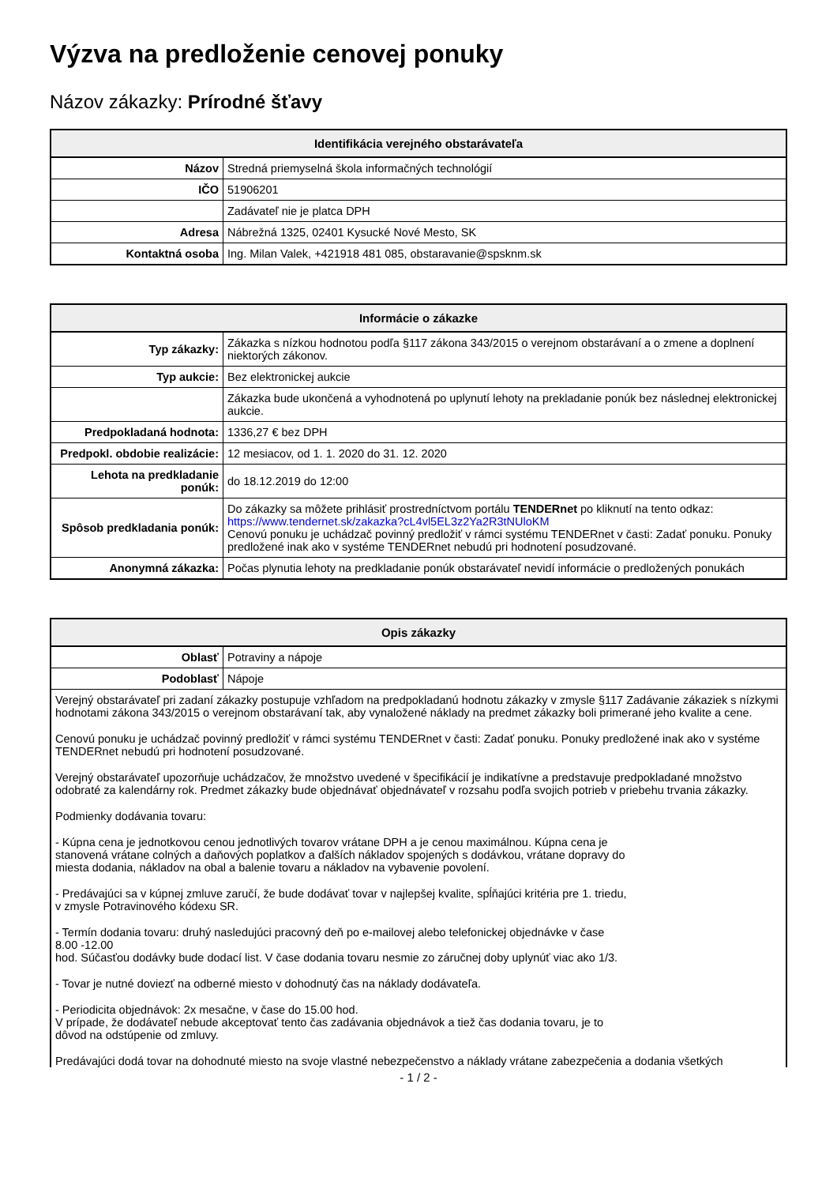Výzva na predloženie cenovej ponuky
Názov zákazky: Prírodné šťavy
| Identifikácia verejného obstarávateľa | |
| --- | --- |
| Názov | Stredná priemyselná škola informačných technológií |
| IČO | 51906201 |
| | Zadávateľ nie je platca DPH |
| Adresa | Nábrežná 1325, 02401 Kysucké Nové Mesto, SK |
| Kontaktná osoba | Ing. Milan Valek, +421918 481 085, obstaravanie@spsknm.sk |
| Informácie o zákazke | |
| --- | --- |
| Typ zákazky: | Zákazka s nízkou hodnotou podľa §117 zákona 343/2015 o verejnom obstarávaní a o zmene a doplnení niektorých zákonov. |
| Typ aukcie: | Bez elektronickej aukcie |
| | Zákazka bude ukončená a vyhodnotená po uplynutí lehoty na prekladanie ponúk bez následnej elektronickej aukcie. |
| Predpokladaná hodnota: | 1336,27 € bez DPH |
| Predpokl. obdobie realizácie: | 12 mesiacov, od 1. 1. 2020 do 31. 12. 2020 |
| Lehota na predkladanie ponúk: | do 18.12.2019 do 12:00 |
| Spôsob predkladania ponúk: | Do zákazky sa môžete prihlásiť prostredníctvom portálu TENDERnet po kliknutí na tento odkaz: https://www.tendernet.sk/zakazka?cL4vl5EL3z2Ya2R3tNUloKM Cenovú ponuku je uchádzač povinný predložiť v rámci systému TENDERnet v časti: Zadať ponuku. Ponuky predložené inak ako v systéme TENDERnet nebudú pri hodnotení posudzované. |
| Anonymná zákazka: | Počas plynutia lehoty na predkladanie ponúk obstarávateľ nevidí informácie o predložených ponukách |
| Opis zákazky | |
| --- | --- |
| Oblasť | Potraviny a nápoje |
| Podoblasť | Nápoje |
| Verejný obstarávateľ pri zadaní zákazky postupuje vzhľadom na predpokladanú hodnotu zákazky v zmysle §117 Zadávanie zákaziek s nízkymi hodnotami zákona 343/2015 o verejnom obstarávaní tak, aby vynaložené náklady na predmet zákazky boli primerané jeho kvalite a cene. Cenovú ponuku je uchádzač povinný predložiť v rámci systému TENDERnet v časti: Zadať ponuku. Ponuky predložené inak ako v systéme TENDERnet nebudú pri hodnotení posudzované. Verejný obstarávateľ upozorňuje uchádzačov, že množstvo uvedené v špecifikácií je indikatívne a predstavuje predpokladané množstvo odobraté za kalendárny rok. Predmet zákazky bude objednávať objednávateľ v rozsahu podľa svojich potrieb v priebehu trvania zákazky. Podmienky dodávania tovaru: - Kúpna cena je jednotkovou cenou jednotlivých tovarov vrátane DPH a je cenou maximálnou. Kúpna cena je stanovená vrátane colných a daňových poplatkov a ďalších nákladov spojených s dodávkou, vrátane dopravy do miesta dodania, nákladov na obal a balenie tovaru a nákladov na vybavenie povolení. - Predávajúci sa v kúpnej zmluve zaručí, že bude dodávať tovar v najlepšej kvalite, spĺňajúci kritéria pre 1. triedu, v zmysle Potravinového kódexu SR. - Termín dodania tovaru: druhý nasledujúci pracovný deň po e-mailovej alebo telefonickej objednávke v čase 8.00 -12.00 hod. Súčasťou dodávky bude dodací list. V čase dodania tovaru nesmie zo záručnej doby uplynúť viac ako 1/3. - Tovar je nutné doviezť na odberné miesto v dohodnutý čas na náklady dodávateľa. - Periodicita objednávok: 2x mesačne, v čase do 15.00 hod. V prípade, že dodávateľ nebude akceptovať tento čas zadávania objednávok a tiež čas dodania tovaru, je to dôvod na odstúpenie od zmluvy. Predávajúci dodá tovar na dohodnuté miesto na svoje vlastné nebezpečenstvo a náklady vrátane zabezpečenia a dodania všetkých | |
- 1 / 2 -